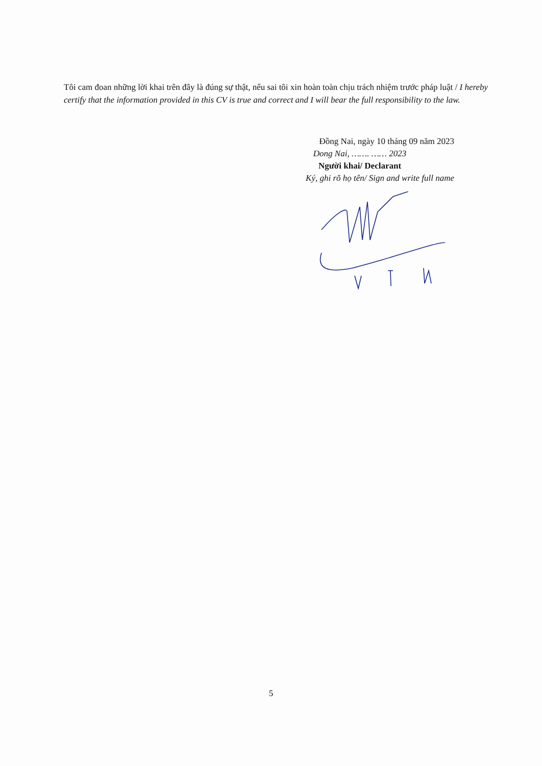Tôi cam đoan những lời khai trên đây là đúng sự thật, nếu sai tôi xin hoàn toàn chịu trách nhiệm trước pháp luật / I hereby certify that the information provided in this CV is true and correct and I will bear the full responsibility to the law.
Đồng Nai, ngày 10 tháng 09 năm 2023
Dong Nai, ……. …… 2023
Người khai/ Declarant
Ký, ghi rõ họ tên/ Sign and write full name
5